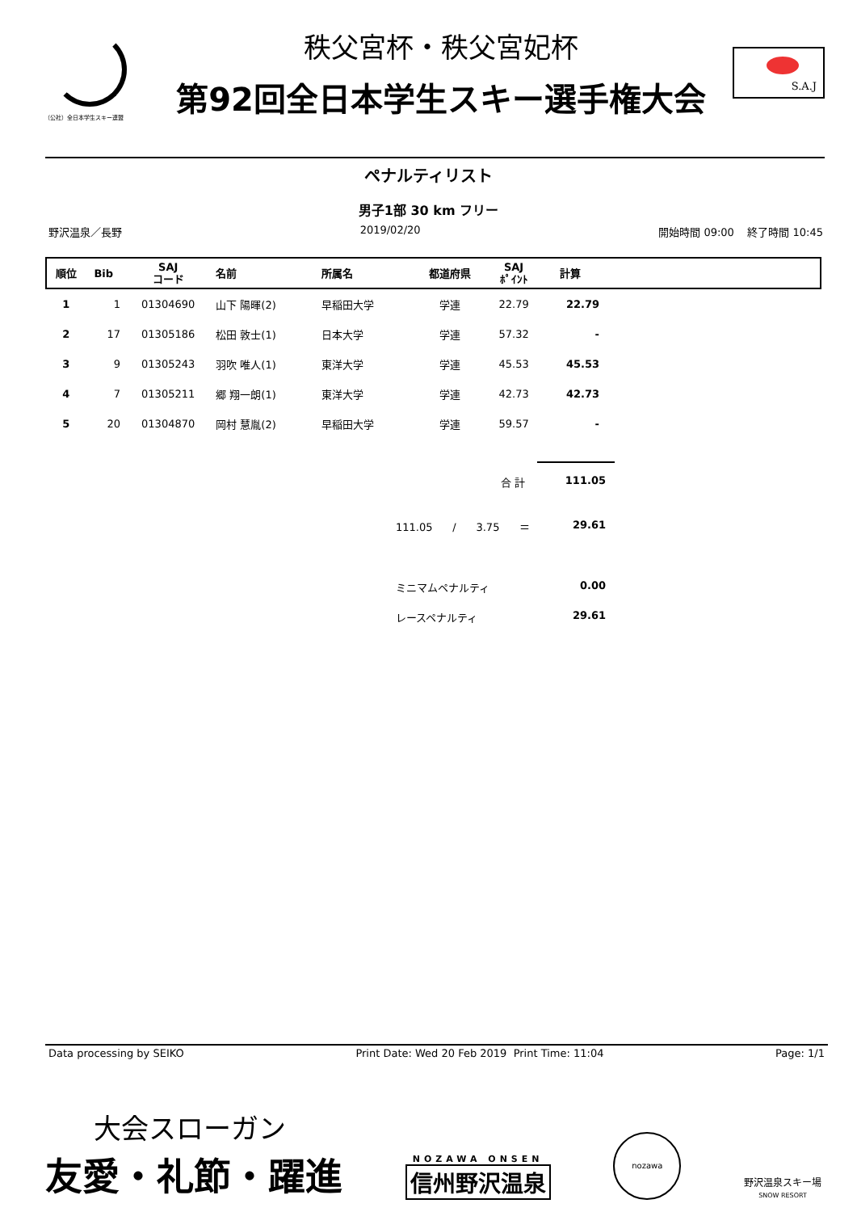（公社）全日本学生スキー連盟
秩父宮杯・秩父宮妃杯
第92回全日本学生スキー選手権大会
S.A.J
ペナルティリスト
男子1部 30 km フリー
野沢温泉／長野 2019/02/20 開始時間 09:00 終了時間 10:45
| 順位 | Bib | SAJ コード | 名前 | 所属名 | 都道府県 | SAJ ﾎﾟｲﾝﾄ | 計算 | |
| --- | --- | --- | --- | --- | --- | --- | --- | --- |
| 1 | 1 | 01304690 | 山下 陽暉(2) | 早稲田大学 | 学連 | 22.79 | 22.79 | |
| 2 | 17 | 01305186 | 松田 敦士(1) | 日本大学 | 学連 | 57.32 | - | |
| 3 | 9 | 01305243 | 羽吹 唯人(1) | 東洋大学 | 学連 | 45.53 | 45.53 | |
| 4 | 7 | 01305211 | 郷 翔一朗(1) | 東洋大学 | 学連 | 42.73 | 42.73 | |
| 5 | 20 | 01304870 | 岡村 慧胤(2) | 早稲田大学 | 学連 | 59.57 | - | |
合 計 111.05
111.05 / 3.75 ＝ 29.61
ミニマムペナルティ 0.00
レースペナルティ 29.61
Data processing by SEIKO Print Date: Wed 20 Feb 2019 Print Time: 11:04 Page: 1/1
大会スローガン
友愛・礼節・躍進
NOZAWA ONSEN
信州野沢温泉
nozawa
野沢温泉スキー場
SNOW RESORT